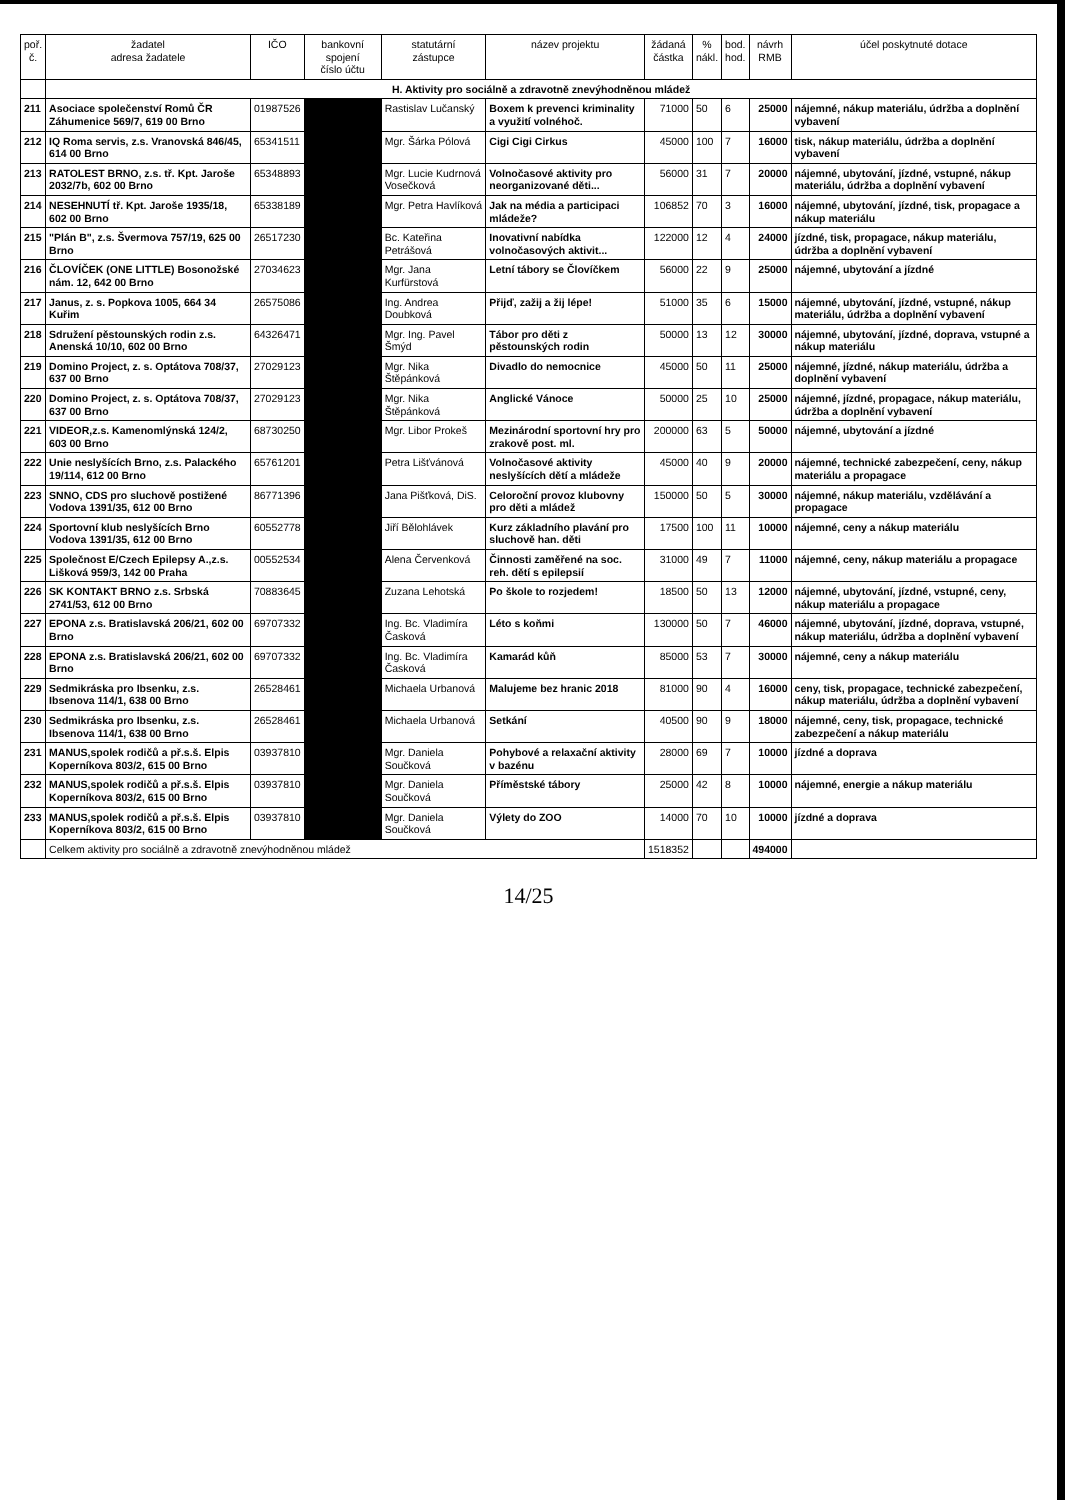| poř. č. | žadatel adresa žadatele | IČO | bankovní spojení číslo účtu | statutární zástupce | název projektu | žádaná částka | % nákl. | bod. hod. | návrh RMB | účel poskytnuté dotace |
| --- | --- | --- | --- | --- | --- | --- | --- | --- | --- | --- |
| | H. Aktivity pro sociálně a zdravotně znevýhodněnou mládež | | | | | | | | | |
| 211 | Asociace společenství Romů ČR Záhumenice 569/7, 619 00 Brno | 01987526 | | Rastislav Lučanský | Boxem k prevenci kriminality a využití volnéhoč. | 71000 | 50 | 6 | 25000 | nájemné, nákup materiálu, údržba a doplnění vybavení |
| 212 | IQ Roma servis, z.s. Vranovská 846/45, 614 00 Brno | 65341511 | | Mgr. Šárka Pólová | Cigi Cigi Cirkus | 45000 | 100 | 7 | 16000 | tisk, nákup materiálu, údržba a doplnění vybavení |
| 213 | RATOLEST BRNO, z.s. tř. Kpt. Jaroše 2032/7b, 602 00 Brno | 65348893 | | Mgr. Lucie Kudrnová Vosečková | Volnočasové aktivity pro neorganizované děti... | 56000 | 31 | 7 | 20000 | nájemné, ubytování, jízdné, vstupné, nákup materiálu, údržba a doplnění vybavení |
| 214 | NESEHNUTÍ tř. Kpt. Jaroše 1935/18, 602 00 Brno | 65338189 | | Mgr. Petra Havlíková | Jak na média a participaci mládeže? | 106852 | 70 | 3 | 16000 | nájemné, ubytování, jízdné, tisk, propagace a nákup materiálu |
| 215 | "Plán B", z.s. Švermova 757/19, 625 00 Brno | 26517230 | | Bc. Kateřina Petrášová | Inovativní nabídka volnočasových aktivit... | 122000 | 12 | 4 | 24000 | jízdné, tisk, propagace, nákup materiálu, údržba a doplnění vybavení |
| 216 | ČLOVÍČEK (ONE LITTLE) Bosonožské nám. 12, 642 00 Brno | 27034623 | | Mgr. Jana Kurfürstová | Letní tábory se Človíčkem | 56000 | 22 | 9 | 25000 | nájemné, ubytování a jízdné |
| 217 | Janus, z. s. Popkova 1005, 664 34 Kuřim | 26575086 | | Ing. Andrea Doubková | Přijď, zažij a žij lépe! | 51000 | 35 | 6 | 15000 | nájemné, ubytování, jízdné, vstupné, nákup materiálu, údržba a doplnění vybavení |
| 218 | Sdružení pěstounských rodin z.s. Anenská 10/10, 602 00 Brno | 64326471 | | Mgr. Ing. Pavel Šmýd | Tábor pro děti z pěstounských rodin | 50000 | 13 | 12 | 30000 | nájemné, ubytování, jízdné, doprava, vstupné a nákup materiálu |
| 219 | Domino Project, z. s. Optátova 708/37, 637 00 Brno | 27029123 | | Mgr. Nika Štěpánková | Divadlo do nemocnice | 45000 | 50 | 11 | 25000 | nájemné, jízdné, nákup materiálu, údržba a doplnění vybavení |
| 220 | Domino Project, z. s. Optátova 708/37, 637 00 Brno | 27029123 | | Mgr. Nika Štěpánková | Anglické Vánoce | 50000 | 25 | 10 | 25000 | nájemné, jízdné, propagace, nákup materiálu, údržba a doplnění vybavení |
| 221 | VIDEOR,z.s. Kamenomlýnská 124/2, 603 00 Brno | 68730250 | | Mgr. Libor Prokeš | Mezinárodní sportovní hry pro zrakově post. ml. | 200000 | 63 | 5 | 50000 | nájemné, ubytování a jízdné |
| 222 | Unie neslyšících Brno, z.s. Palackého 19/114, 612 00 Brno | 65761201 | | Petra Lišťvánová | Volnočasové aktivity neslyšících dětí a mládeže | 45000 | 40 | 9 | 20000 | nájemné, technické zabezpečení, ceny, nákup materiálu a propagace |
| 223 | SNNO, CDS pro sluchově postižené Vodova 1391/35, 612 00 Brno | 86771396 | | Jana Pišťková, DiS. | Celoroční provoz klubovny pro děti a mládež | 150000 | 50 | 5 | 30000 | nájemné, nákup materiálu, vzdělávání a propagace |
| 224 | Sportovní klub neslyšících Brno Vodova 1391/35, 612 00 Brno | 60552778 | | Jiří Bělohlávek | Kurz základního plavání pro sluchově han. děti | 17500 | 100 | 11 | 10000 | nájemné, ceny a nákup materiálu |
| 225 | Společnost E/Czech Epilepsy A.,z.s. Lišková 959/3, 142 00 Praha | 00552534 | | Alena Červenková | Činnosti zaměřené na soc. reh. dětí s epilepsií | 31000 | 49 | 7 | 11000 | nájemné, ceny, nákup materiálu a propagace |
| 226 | SK KONTAKT BRNO z.s. Srbská 2741/53, 612 00 Brno | 70883645 | | Zuzana Lehotská | Po škole to rozjedem! | 18500 | 50 | 13 | 12000 | nájemné, ubytování, jízdné, vstupné, ceny, nákup materiálu a propagace |
| 227 | EPONA z.s. Bratislavská 206/21, 602 00 Brno | 69707332 | | Ing. Bc. Vladimíra Časková | Léto s koňmi | 130000 | 50 | 7 | 46000 | nájemné, ubytování, jízdné, doprava, vstupné, nákup materiálu, údržba a doplnění vybavení |
| 228 | EPONA z.s. Bratislavská 206/21, 602 00 Brno | 69707332 | | Ing. Bc. Vladimíra Časková | Kamarád kůň | 85000 | 53 | 7 | 30000 | nájemné, ceny a nákup materiálu |
| 229 | Sedmikráska pro Ibsenku, z.s. Ibsenova 114/1, 638 00 Brno | 26528461 | | Michaela Urbanová | Malujeme bez hranic 2018 | 81000 | 90 | 4 | 16000 | ceny, tisk, propagace, technické zabezpečení, nákup materiálu, údržba a doplnění vybavení |
| 230 | Sedmikráska pro Ibsenku, z.s. Ibsenova 114/1, 638 00 Brno | 26528461 | | Michaela Urbanová | Setkání | 40500 | 90 | 9 | 18000 | nájemné, ceny, tisk, propagace, technické zabezpečení a nákup materiálu |
| 231 | MANUS,spolek rodičů a př.s.š. Elpis Koperníkova 803/2, 615 00 Brno | 03937810 | | Mgr. Daniela Součková | Pohybové a relaxační aktivity v bazénu | 28000 | 69 | 7 | 10000 | jízdné a doprava |
| 232 | MANUS,spolek rodičů a př.s.š. Elpis Koperníkova 803/2, 615 00 Brno | 03937810 | | Mgr. Daniela Součková | Příměstské tábory | 25000 | 42 | 8 | 10000 | nájemné, energie a nákup materiálu |
| 233 | MANUS,spolek rodičů a př.s.š. Elpis Koperníkova 803/2, 615 00 Brno | 03937810 | | Mgr. Daniela Součková | Výlety do ZOO | 14000 | 70 | 10 | 10000 | jízdné a doprava |
| | Celkem aktivity pro sociálně a zdravotně znevýhodněnou mládež | | | | | 1518352 | | | 494000 | |
14/25